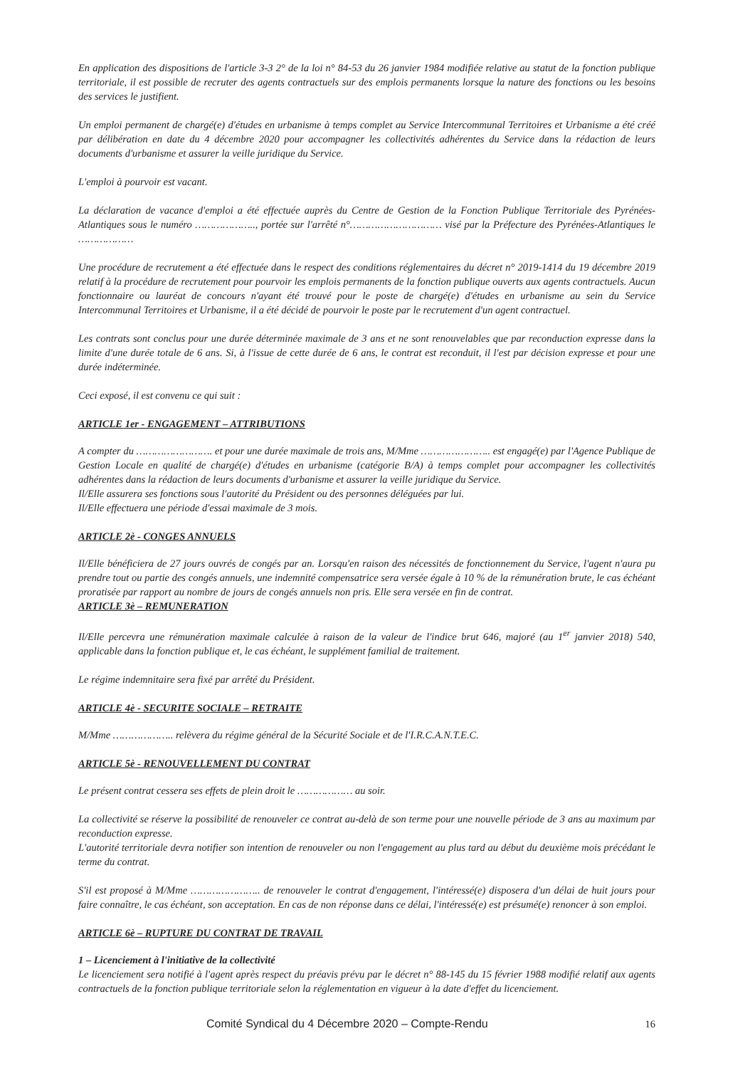En application des dispositions de l'article 3-3 2° de la loi n° 84-53 du 26 janvier 1984 modifiée relative au statut de la fonction publique territoriale, il est possible de recruter des agents contractuels sur des emplois permanents lorsque la nature des fonctions ou les besoins des services le justifient.
Un emploi permanent de chargé(e) d'études en urbanisme à temps complet au Service Intercommunal Territoires et Urbanisme a été créé par délibération en date du 4 décembre 2020 pour accompagner les collectivités adhérentes du Service dans la rédaction de leurs documents d'urbanisme et assurer la veille juridique du Service.
L'emploi à pourvoir est vacant.
La déclaration de vacance d'emploi a été effectuée auprès du Centre de Gestion de la Fonction Publique Territoriale des Pyrénées-Atlantiques sous le numéro ……………….., portée sur l'arrêté n°………………………… visé par la Préfecture des Pyrénées-Atlantiques le ………………
Une procédure de recrutement a été effectuée dans le respect des conditions réglementaires du décret n° 2019-1414 du 19 décembre 2019 relatif à la procédure de recrutement pour pourvoir les emplois permanents de la fonction publique ouverts aux agents contractuels. Aucun fonctionnaire ou lauréat de concours n'ayant été trouvé pour le poste de chargé(e) d'études en urbanisme au sein du Service Intercommunal Territoires et Urbanisme, il a été décidé de pourvoir le poste par le recrutement d'un agent contractuel.
Les contrats sont conclus pour une durée déterminée maximale de 3 ans et ne sont renouvelables que par reconduction expresse dans la limite d'une durée totale de 6 ans. Si, à l'issue de cette durée de 6 ans, le contrat est reconduit, il l'est par décision expresse et pour une durée indéterminée.
Ceci exposé, il est convenu ce qui suit :
ARTICLE 1er - ENGAGEMENT – ATTRIBUTIONS
A compter du ……………………. et pour une durée maximale de trois ans, M/Mme ………………….. est engagé(e) par l'Agence Publique de Gestion Locale en qualité de chargé(e) d'études en urbanisme (catégorie B/A) à temps complet pour accompagner les collectivités adhérentes dans la rédaction de leurs documents d'urbanisme et assurer la veille juridique du Service.
Il/Elle assurera ses fonctions sous l'autorité du Président ou des personnes déléguées par lui.
Il/Elle effectuera une période d'essai maximale de 3 mois.
ARTICLE 2è - CONGES ANNUELS
Il/Elle bénéficiera de 27 jours ouvrés de congés par an. Lorsqu'en raison des nécessités de fonctionnement du Service, l'agent n'aura pu prendre tout ou partie des congés annuels, une indemnité compensatrice sera versée égale à 10 % de la rémunération brute, le cas échéant proratisée par rapport au nombre de jours de congés annuels non pris. Elle sera versée en fin de contrat.
ARTICLE 3è – REMUNERATION
Il/Elle percevra une rémunération maximale calculée à raison de la valeur de l'indice brut 646, majoré (au 1<sup>er</sup> janvier 2018) 540, applicable dans la fonction publique et, le cas échéant, le supplément familial de traitement.
Le régime indemnitaire sera fixé par arrêté du Président.
ARTICLE 4è - SECURITE SOCIALE – RETRAITE
M/Mme ……………….. relèvera du régime général de la Sécurité Sociale et de l'I.R.C.A.N.T.E.C.
ARTICLE 5è - RENOUVELLEMENT DU CONTRAT
Le présent contrat cessera ses effets de plein droit le ……………… au soir.
La collectivité se réserve la possibilité de renouveler ce contrat au-delà de son terme pour une nouvelle période de 3 ans au maximum par reconduction expresse.
L'autorité territoriale devra notifier son intention de renouveler ou non l'engagement au plus tard au début du deuxième mois précédant le terme du contrat.
S'il est proposé à M/Mme ………………….. de renouveler le contrat d'engagement, l'intéressé(e) disposera d'un délai de huit jours pour faire connaître, le cas échéant, son acceptation. En cas de non réponse dans ce délai, l'intéressé(e) est présumé(e) renoncer à son emploi.
ARTICLE 6è – RUPTURE DU CONTRAT DE TRAVAIL
1 – Licenciement à l'initiative de la collectivité
Le licenciement sera notifié à l'agent après respect du préavis prévu par le décret n° 88-145 du 15 février 1988 modifié relatif aux agents contractuels de la fonction publique territoriale selon la réglementation en vigueur à la date d'effet du licenciement.
Comité Syndical du 4 Décembre 2020 – Compte-Rendu 16